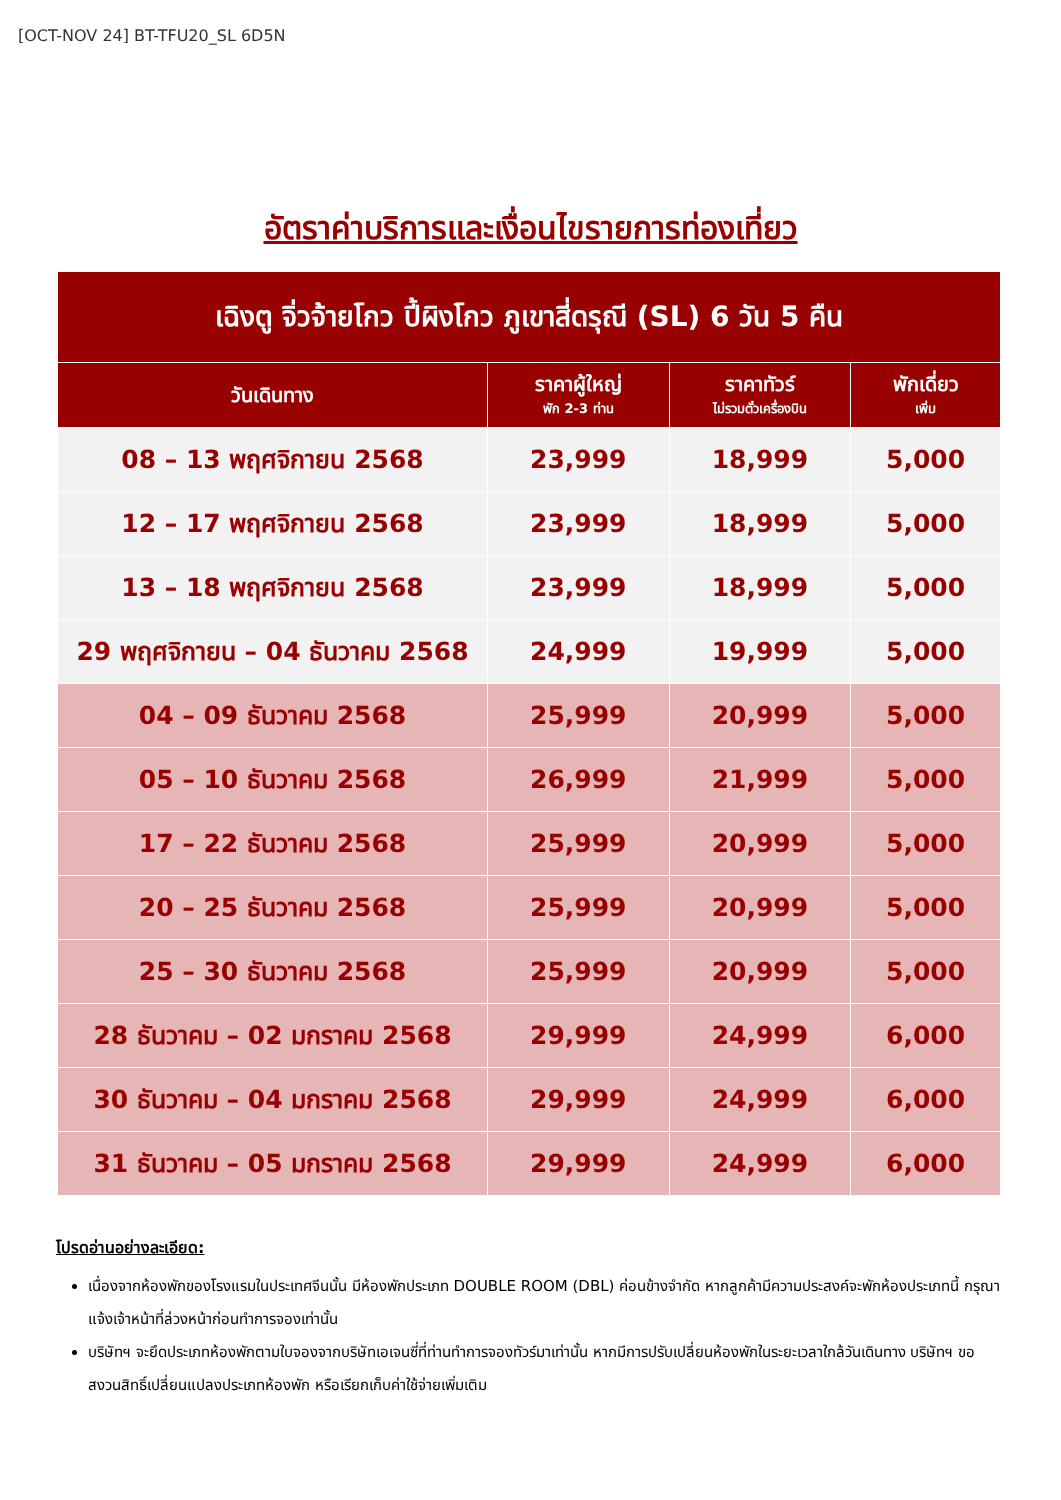[OCT-NOV 24] BT-TFU20_SL 6D5N
อัตราค่าบริการและเงื่อนไขรายการท่องเที่ยว
| เฉิงตู จิ่วจ้ายโกว ปี้ผิงโกว ภูเขาสี่ดรุณี (SL) 6 วัน 5 คืน | | | |
| --- | --- | --- | --- |
| วันเดินทาง | ราคาผู้ใหญ่ พัก 2-3 ท่าน | ราคาทัวร์ ไม่รวมตั๋วเครื่องบิน | พักเดี่ยว เพิ่ม |
| 08 – 13 พฤศจิกายน 2568 | 23,999 | 18,999 | 5,000 |
| 12 – 17 พฤศจิกายน 2568 | 23,999 | 18,999 | 5,000 |
| 13 – 18 พฤศจิกายน 2568 | 23,999 | 18,999 | 5,000 |
| 29 พฤศจิกายน – 04 ธันวาคม 2568 | 24,999 | 19,999 | 5,000 |
| 04 – 09 ธันวาคม 2568 | 25,999 | 20,999 | 5,000 |
| 05 – 10 ธันวาคม 2568 | 26,999 | 21,999 | 5,000 |
| 17 – 22 ธันวาคม 2568 | 25,999 | 20,999 | 5,000 |
| 20 – 25 ธันวาคม 2568 | 25,999 | 20,999 | 5,000 |
| 25 – 30 ธันวาคม 2568 | 25,999 | 20,999 | 5,000 |
| 28 ธันวาคม – 02 มกราคม 2568 | 29,999 | 24,999 | 6,000 |
| 30 ธันวาคม – 04 มกราคม 2568 | 29,999 | 24,999 | 6,000 |
| 31 ธันวาคม – 05 มกราคม 2568 | 29,999 | 24,999 | 6,000 |
โปรดอ่านอย่างละเอียด:
เนื่องจากห้องพักของโรงแรมในประเทศจีนนั้น มีห้องพักประเภท DOUBLE ROOM (DBL) ค่อนข้างจำกัด หากลูกค้ามีความประสงค์จะพักห้องประเภทนี้ กรุณาแจ้งเจ้าหน้าที่ล่วงหน้าก่อนทำการจองเท่านั้น
บริษัทฯ จะยึดประเภทห้องพักตามใบจองจากบริษัทเอเจนซี่ที่ท่านทำการจองทัวร์มาเท่านั้น หากมีการปรับเปลี่ยนห้องพักในระยะเวลาใกล้วันเดินทาง บริษัทฯ ขอสงวนสิทธิ์เปลี่ยนแปลงประเภทห้องพัก หรือเรียกเก็บค่าใช้จ่ายเพิ่มเติม